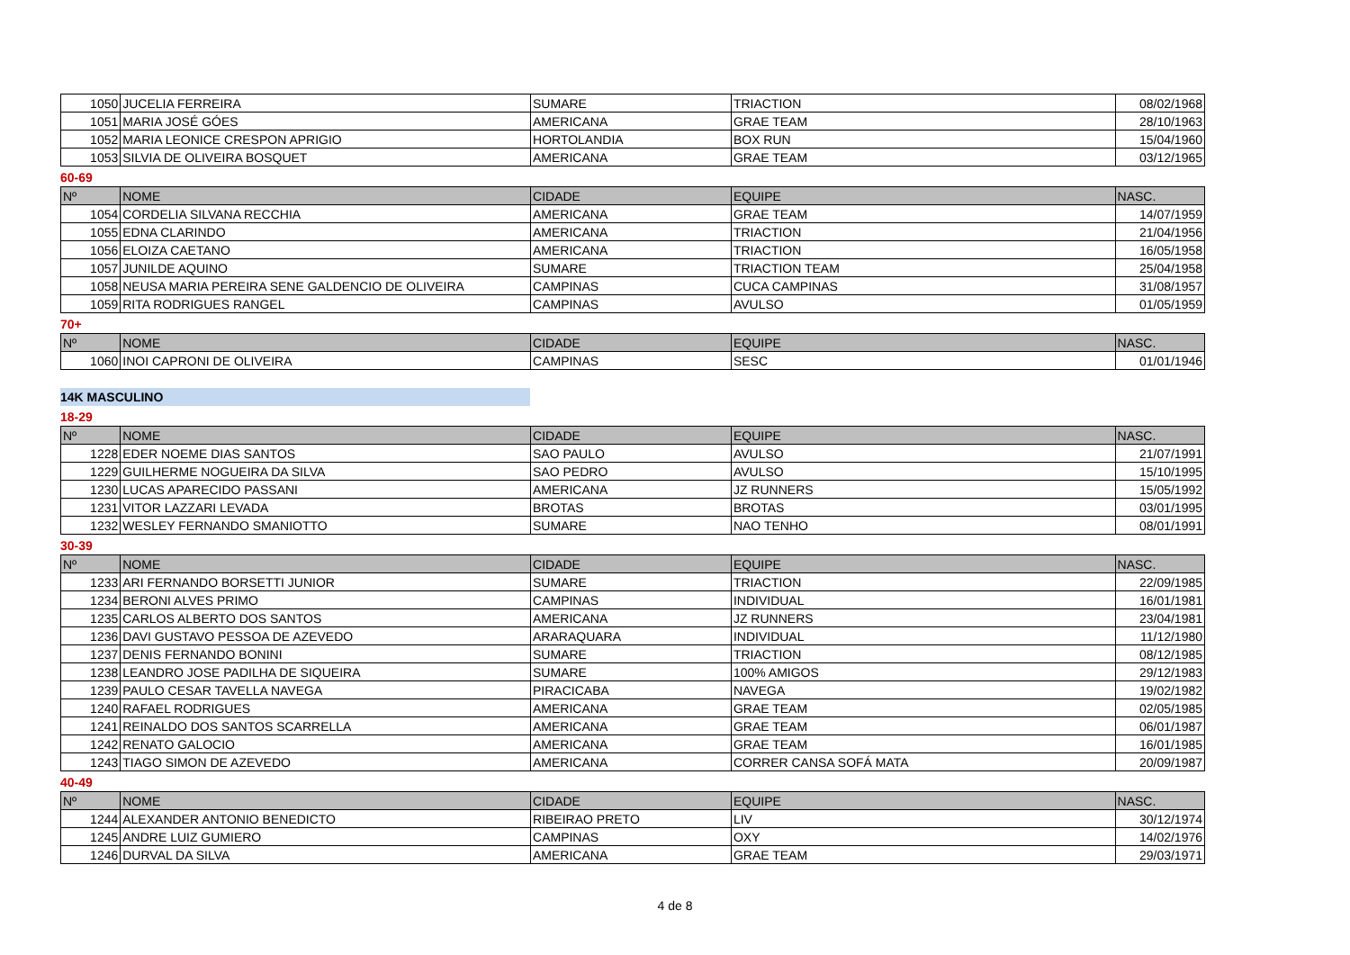| 1050 | JUCELIA FERREIRA | SUMARE | TRIACTION | 08/02/1968 |
| 1051 | MARIA JOSÉ GÓES | AMERICANA | GRAE TEAM | 28/10/1963 |
| 1052 | MARIA LEONICE CRESPON APRIGIO | HORTOLANDIA | BOX RUN | 15/04/1960 |
| 1053 | SILVIA DE OLIVEIRA BOSQUET | AMERICANA | GRAE TEAM | 03/12/1965 |
60-69
| Nº | NOME | CIDADE | EQUIPE | NASC. |
| --- | --- | --- | --- | --- |
| 1054 | CORDELIA SILVANA RECCHIA | AMERICANA | GRAE TEAM | 14/07/1959 |
| 1055 | EDNA CLARINDO | AMERICANA | TRIACTION | 21/04/1956 |
| 1056 | ELOIZA CAETANO | AMERICANA | TRIACTION | 16/05/1958 |
| 1057 | JUNILDE AQUINO | SUMARE | TRIACTION TEAM | 25/04/1958 |
| 1058 | NEUSA MARIA PEREIRA SENE GALDENCIO DE OLIVEIRA | CAMPINAS | CUCA CAMPINAS | 31/08/1957 |
| 1059 | RITA RODRIGUES RANGEL | CAMPINAS | AVULSO | 01/05/1959 |
70+
| Nº | NOME | CIDADE | EQUIPE | NASC. |
| --- | --- | --- | --- | --- |
| 1060 | INOI CAPRONI DE OLIVEIRA | CAMPINAS | SESC | 01/01/1946 |
14K MASCULINO
18-29
| Nº | NOME | CIDADE | EQUIPE | NASC. |
| --- | --- | --- | --- | --- |
| 1228 | EDER NOEME DIAS SANTOS | SAO PAULO | AVULSO | 21/07/1991 |
| 1229 | GUILHERME NOGUEIRA DA SILVA | SAO PEDRO | AVULSO | 15/10/1995 |
| 1230 | LUCAS APARECIDO PASSANI | AMERICANA | JZ RUNNERS | 15/05/1992 |
| 1231 | VITOR LAZZARI LEVADA | BROTAS | BROTAS | 03/01/1995 |
| 1232 | WESLEY FERNANDO SMANIOTTO | SUMARE | NAO TENHO | 08/01/1991 |
30-39
| Nº | NOME | CIDADE | EQUIPE | NASC. |
| --- | --- | --- | --- | --- |
| 1233 | ARI FERNANDO BORSETTI JUNIOR | SUMARE | TRIACTION | 22/09/1985 |
| 1234 | BERONI ALVES PRIMO | CAMPINAS | INDIVIDUAL | 16/01/1981 |
| 1235 | CARLOS ALBERTO DOS SANTOS | AMERICANA | JZ RUNNERS | 23/04/1981 |
| 1236 | DAVI GUSTAVO PESSOA DE AZEVEDO | ARARAQUARA | INDIVIDUAL | 11/12/1980 |
| 1237 | DENIS FERNANDO BONINI | SUMARE | TRIACTION | 08/12/1985 |
| 1238 | LEANDRO JOSE PADILHA DE SIQUEIRA | SUMARE | 100% AMIGOS | 29/12/1983 |
| 1239 | PAULO CESAR TAVELLA NAVEGA | PIRACICABA | NAVEGA | 19/02/1982 |
| 1240 | RAFAEL RODRIGUES | AMERICANA | GRAE TEAM | 02/05/1985 |
| 1241 | REINALDO DOS SANTOS SCARRELLA | AMERICANA | GRAE TEAM | 06/01/1987 |
| 1242 | RENATO GALOCIO | AMERICANA | GRAE TEAM | 16/01/1985 |
| 1243 | TIAGO SIMON DE AZEVEDO | AMERICANA | CORRER CANSA SOFÁ MATA | 20/09/1987 |
40-49
| Nº | NOME | CIDADE | EQUIPE | NASC. |
| --- | --- | --- | --- | --- |
| 1244 | ALEXANDER ANTONIO BENEDICTO | RIBEIRAO PRETO | LIV | 30/12/1974 |
| 1245 | ANDRE LUIZ GUMIERO | CAMPINAS | OXY | 14/02/1976 |
| 1246 | DURVAL DA SILVA | AMERICANA | GRAE TEAM | 29/03/1971 |
4 de 8